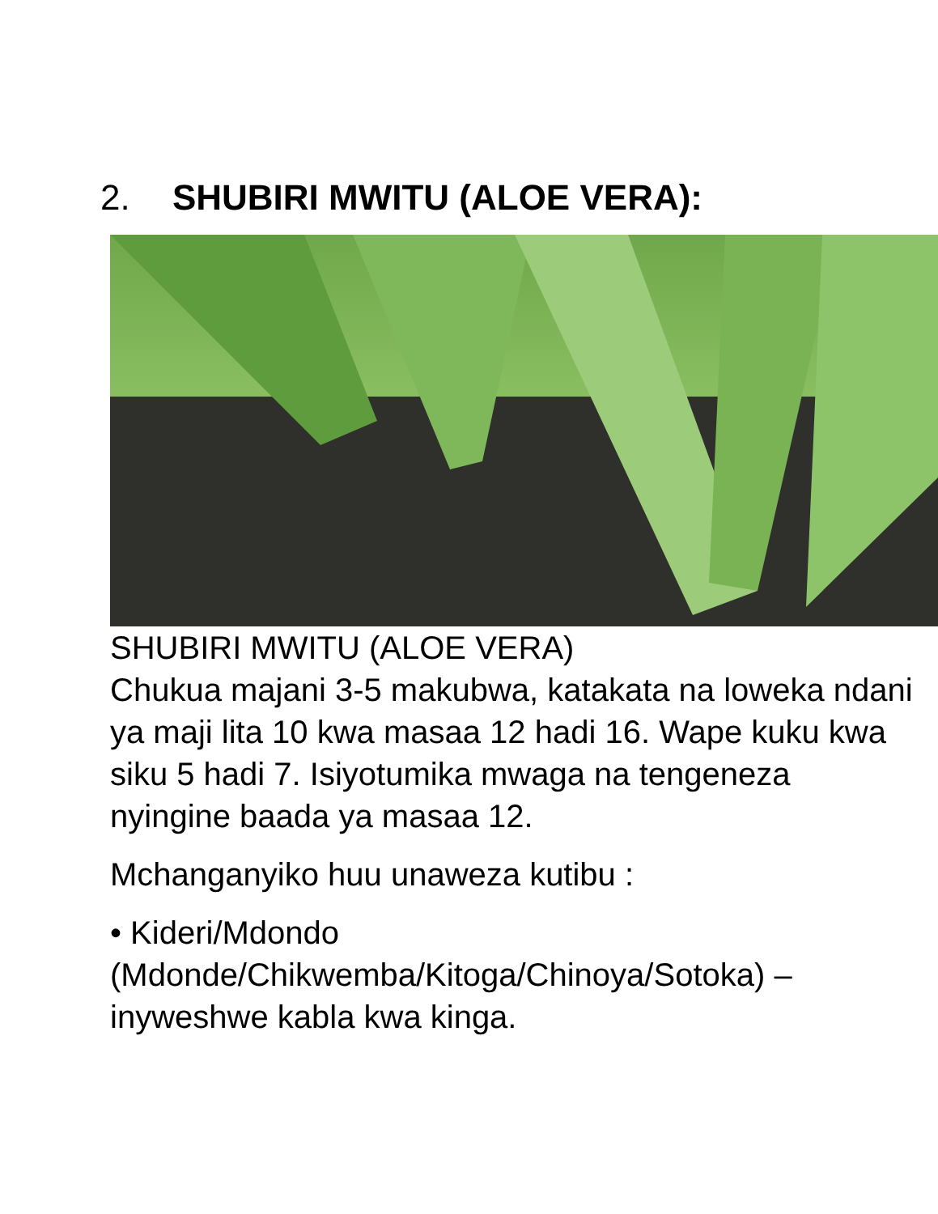2. SHUBIRI MWITU (ALOE VERA):
SHUBIRI MWITU (ALOE VERA)
Chukua majani 3-5 makubwa, katakata na loweka ndani ya maji lita 10 kwa masaa 12 hadi 16. Wape kuku kwa siku 5 hadi 7. Isiyotumika mwaga na tengeneza nyingine baada ya masaa 12.
Mchanganyiko huu unaweza kutibu :
• Kideri/Mdondo (Mdonde/Chikwemba/Kitoga/Chinoya/Sotoka) – inyweshwe kabla kwa kinga.